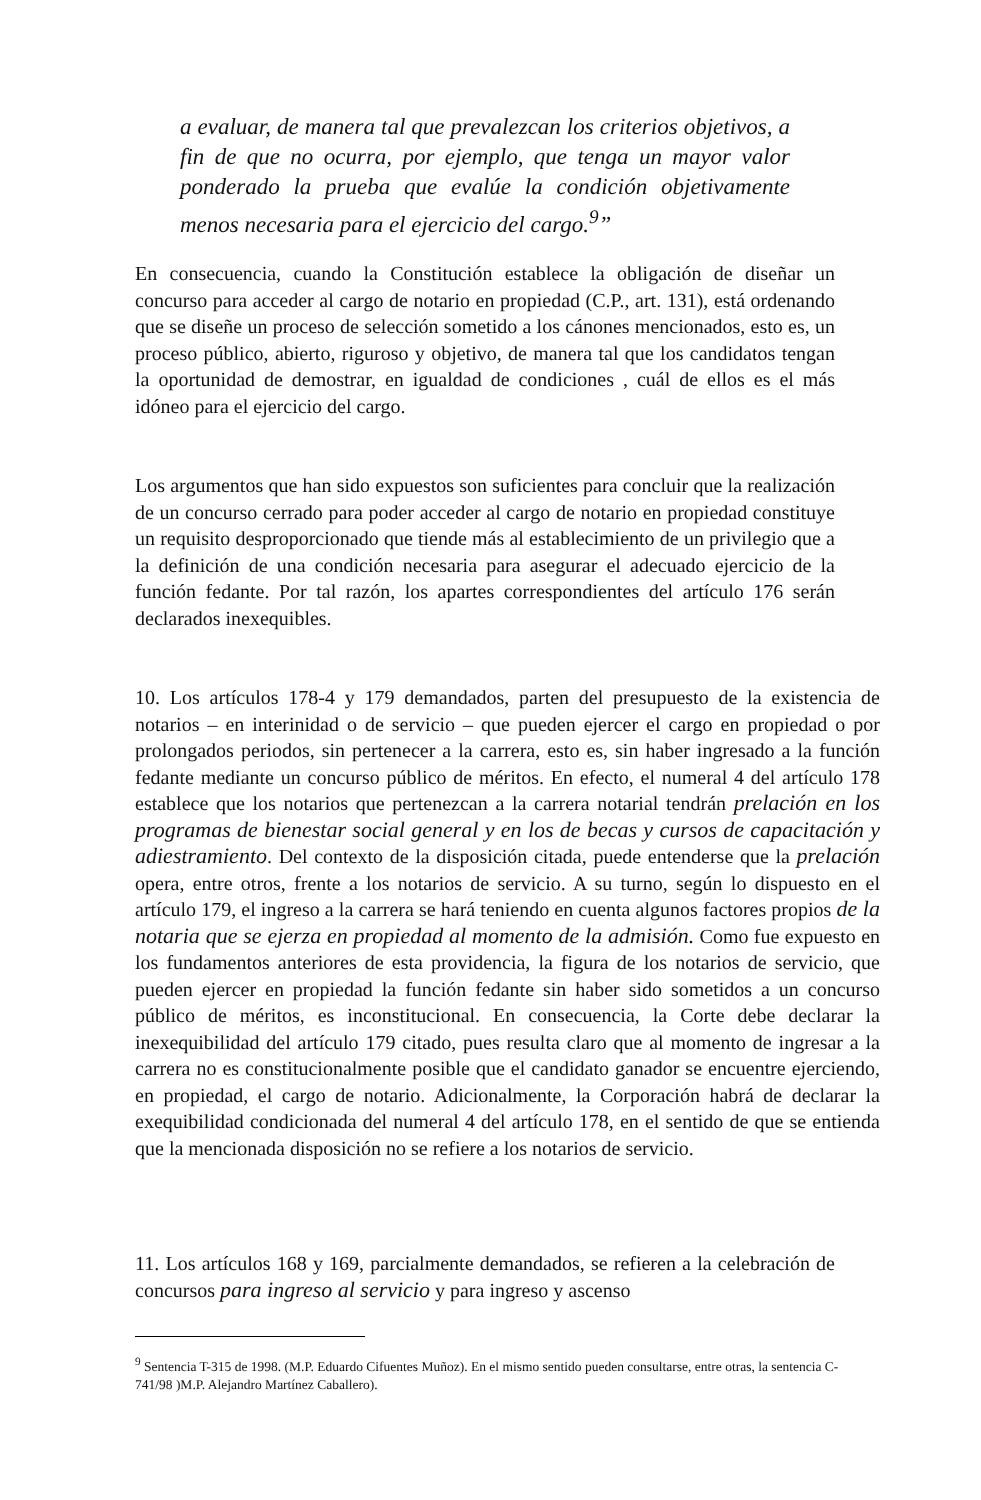a evaluar, de manera tal que prevalezcan los criterios objetivos, a fin de que no ocurra, por ejemplo, que tenga un mayor valor ponderado la prueba que evalúe la condición objetivamente menos necesaria para el ejercicio del cargo.<sup>9</sup>”
En consecuencia, cuando la Constitución establece la obligación de diseñar un concurso para acceder al cargo de notario en propiedad (C.P., art. 131), está ordenando que se diseñe un proceso de selección sometido a los cánones mencionados, esto es, un proceso público, abierto, riguroso y objetivo, de manera tal que los candidatos tengan la oportunidad de demostrar, en igualdad de condiciones , cuál de ellos es el más idóneo para el ejercicio del cargo.
Los argumentos que han sido expuestos son suficientes para concluir que la realización de un concurso cerrado para poder acceder al cargo de notario en propiedad constituye un requisito desproporcionado que tiende más al establecimiento de un privilegio que a la definición de una condición necesaria para asegurar el adecuado ejercicio de la función fedante. Por tal razón, los apartes correspondientes del artículo 176 serán declarados inexequibles.
10. Los artículos 178-4 y 179 demandados, parten del presupuesto de la existencia de notarios – en interinidad o de servicio – que pueden ejercer el cargo en propiedad o por prolongados periodos, sin pertenecer a la carrera, esto es, sin haber ingresado a la función fedante mediante un concurso público de méritos. En efecto, el numeral 4 del artículo 178 establece que los notarios que pertenezcan a la carrera notarial tendrán prelación en los programas de bienestar social general y en los de becas y cursos de capacitación y adiestramiento. Del contexto de la disposición citada, puede entenderse que la prelación opera, entre otros, frente a los notarios de servicio. A su turno, según lo dispuesto en el artículo 179, el ingreso a la carrera se hará teniendo en cuenta algunos factores propios de la notaria que se ejerza en propiedad al momento de la admisión. Como fue expuesto en los fundamentos anteriores de esta providencia, la figura de los notarios de servicio, que pueden ejercer en propiedad la función fedante sin haber sido sometidos a un concurso público de méritos, es inconstitucional. En consecuencia, la Corte debe declarar la inexequibilidad del artículo 179 citado, pues resulta claro que al momento de ingresar a la carrera no es constitucionalmente posible que el candidato ganador se encuentre ejerciendo, en propiedad, el cargo de notario. Adicionalmente, la Corporación habrá de declarar la exequibilidad condicionada del numeral 4 del artículo 178, en el sentido de que se entienda que la mencionada disposición no se refiere a los notarios de servicio.
11. Los artículos 168 y 169, parcialmente demandados, se refieren a la celebración de concursos para ingreso al servicio y para ingreso y ascenso
<sup>9</sup> Sentencia T-315 de 1998. (M.P. Eduardo Cifuentes Muñoz). En el mismo sentido pueden consultarse, entre otras, la sentencia C-741/98 )M.P. Alejandro Martínez Caballero).